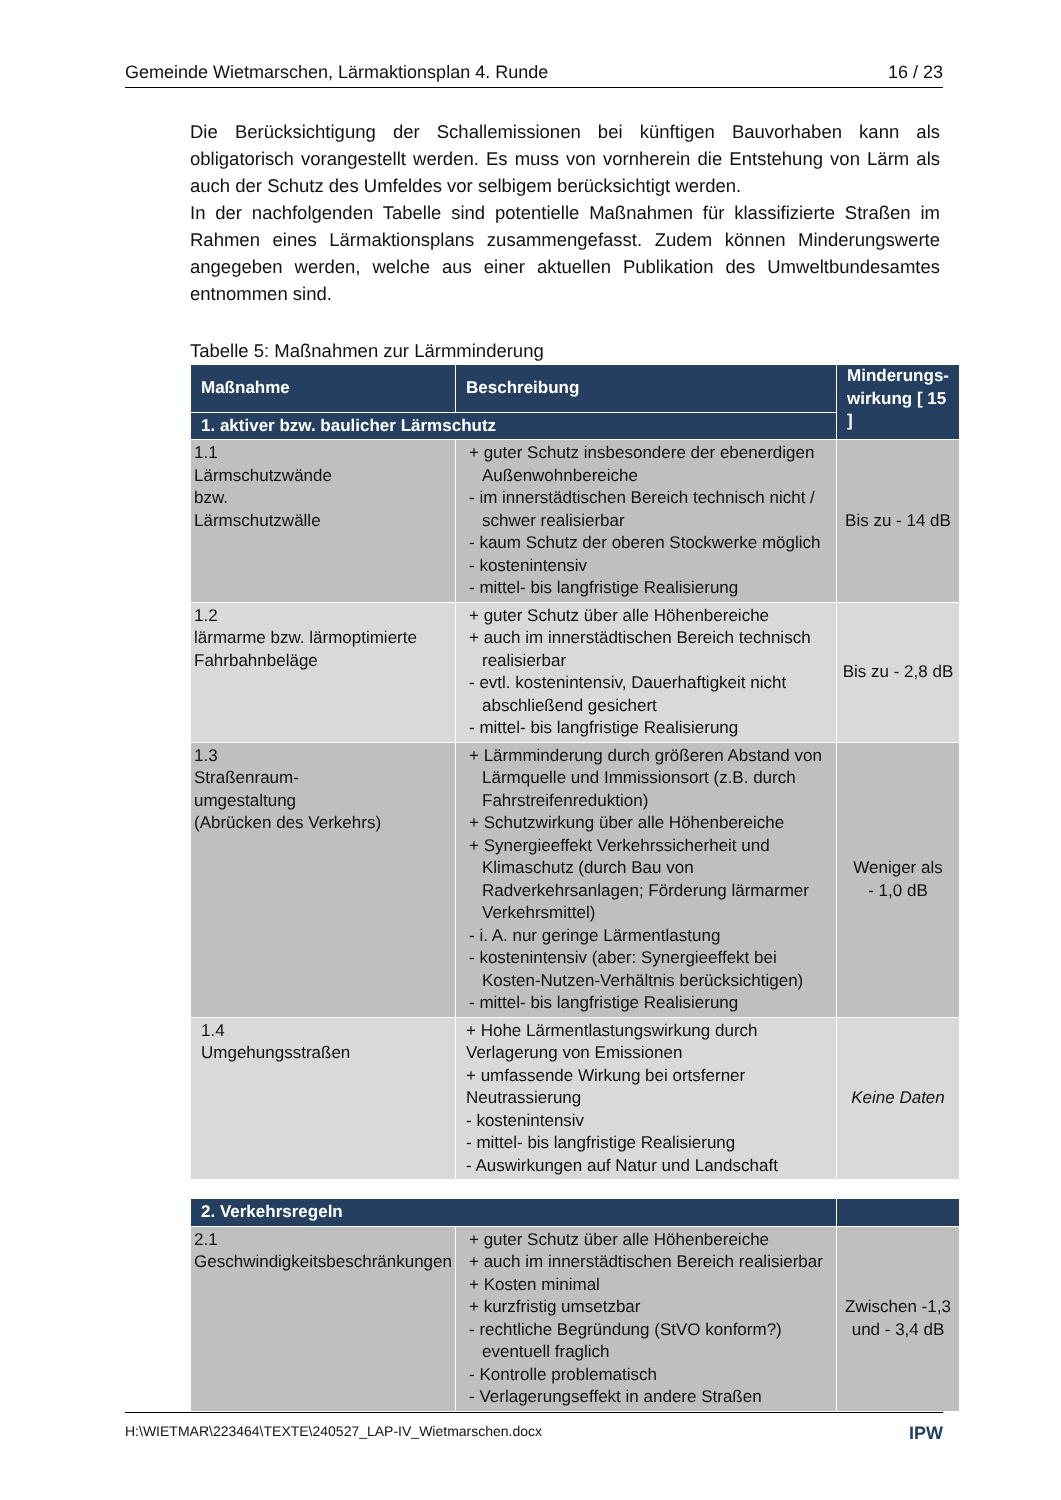Gemeinde Wietmarschen, Lärmaktionsplan 4. Runde 16 / 23
Die Berücksichtigung der Schallemissionen bei künftigen Bauvorhaben kann als obligatorisch vorangestellt werden. Es muss von vornherein die Entstehung von Lärm als auch der Schutz des Umfeldes vor selbigem berücksichtigt werden.
In der nachfolgenden Tabelle sind potentielle Maßnahmen für klassifizierte Straßen im Rahmen eines Lärmaktionsplans zusammengefasst. Zudem können Minderungswerte angegeben werden, welche aus einer aktuellen Publikation des Umweltbundesamtes entnommen sind.
Tabelle 5: Maßnahmen zur Lärmminderung
| Maßnahme | Beschreibung | Minderungs-wirkung [ 15 ] |
| --- | --- | --- |
| 1. aktiver bzw. baulicher Lärmschutz | | |
| 1.1 Lärmschutzwände bzw. Lärmschutzwälle | + guter Schutz insbesondere der ebenerdigen Außenwohnbereiche - im innerstädtischen Bereich technisch nicht / schwer realisierbar - kaum Schutz der oberen Stockwerke möglich - kostenintensiv - mittel- bis langfristige Realisierung | Bis zu - 14 dB |
| 1.2 lärmarme bzw. lärmoptimierte Fahrbahnbeläge | + guter Schutz über alle Höhenbereiche + auch im innerstädtischen Bereich technisch realisierbar - evtl. kostenintensiv, Dauerhaftigkeit nicht abschließend gesichert - mittel- bis langfristige Realisierung | Bis zu - 2,8 dB |
| 1.3 Straßenraum- umgestaltung (Abrücken des Verkehrs) | + Lärmminderung durch größeren Abstand von Lärmquelle und Immissionsort (z.B. durch Fahrstreifenreduktion) + Schutzwirkung über alle Höhenbereiche + Synergieeffekt Verkehrssicherheit und Klimaschutz (durch Bau von Radverkehrsanlagen; Förderung lärmarmer Verkehrsmittel) - i. A. nur geringe Lärmentlastung - kostenintensiv (aber: Synergieeffekt bei Kosten-Nutzen-Verhältnis berücksichtigen) - mittel- bis langfristige Realisierung | Weniger als - 1,0 dB |
| 1.4 Umgehungsstraßen | + Hohe Lärmentlastungswirkung durch Verlagerung von Emissionen + umfassende Wirkung bei ortsferner Neutrassierung - kostenintensiv - mittel- bis langfristige Realisierung - Auswirkungen auf Natur und Landschaft | Keine Daten |
| 2. Verkehrsregeln | | |
| 2.1 Geschwindigkeitsbeschränkungen | + guter Schutz über alle Höhenbereiche + auch im innerstädtischen Bereich realisierbar + Kosten minimal + kurzfristig umsetzbar - rechtliche Begründung (StVO konform?) eventuell fraglich - Kontrolle problematisch - Verlagerungseffekt in andere Straßen | Zwischen -1,3 und - 3,4 dB |
H:\WIETMAR\223464\TEXTE\240527_LAP-IV_Wietmarschen.docx IPW